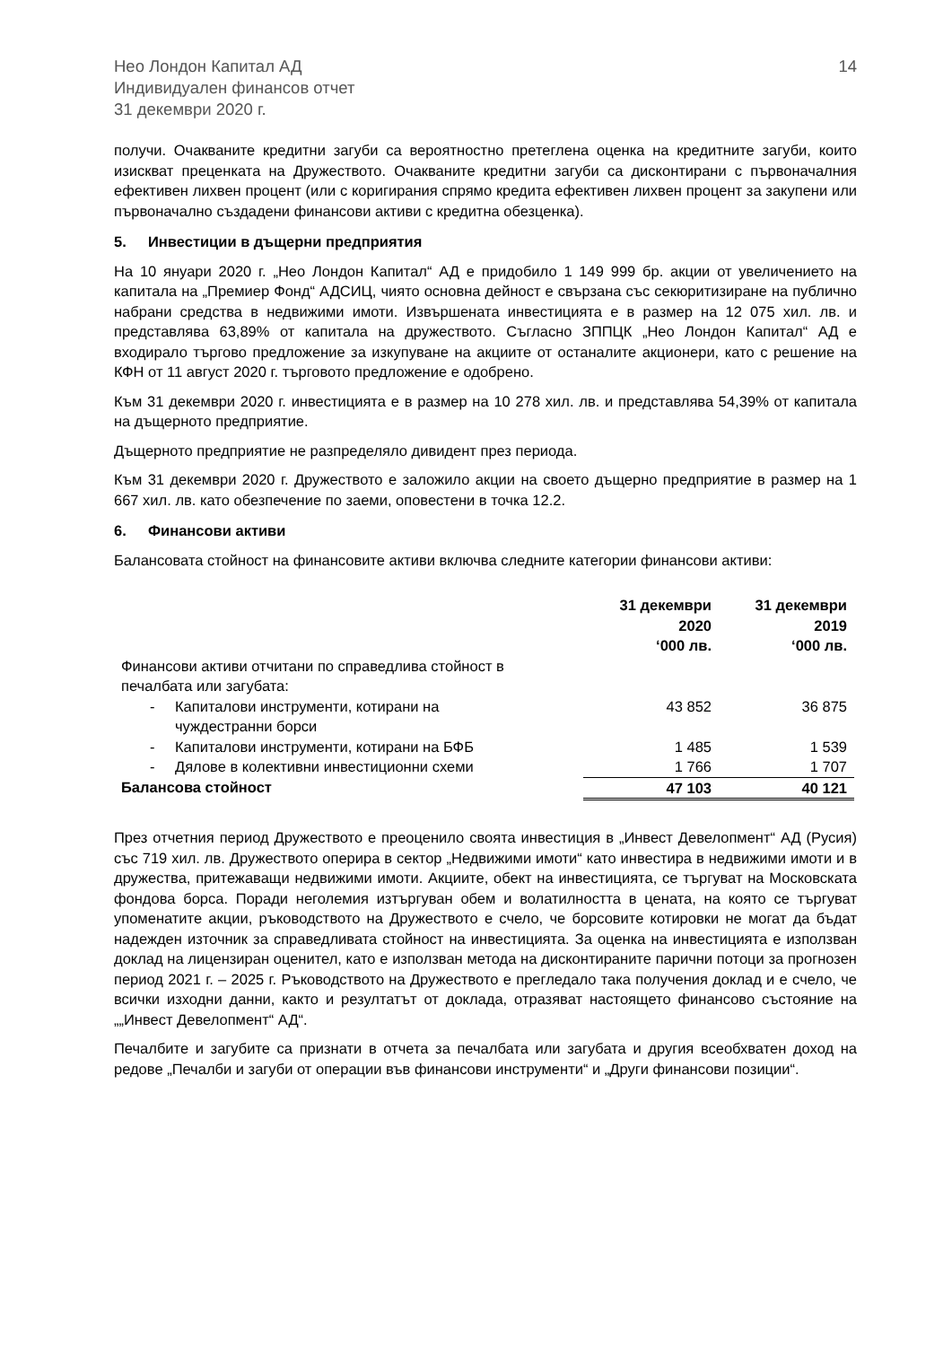Нео Лондон Капитал АД
Индивидуален финансов отчет
31 декември 2020 г.
14
получи. Очакваните кредитни загуби са вероятностно претеглена оценка на кредитните загуби, които изискват преценката на Дружеството. Очакваните кредитни загуби са дисконтирани с първоначалния ефективен лихвен процент (или с коригирания спрямо кредита ефективен лихвен процент за закупени или първоначално създадени финансови активи с кредитна обезценка).
5. Инвестиции в дъщерни предприятия
На 10 януари 2020 г. „Нео Лондон Капитал“ АД е придобило 1 149 999 бр. акции от увеличението на капитала на „Премиер Фонд“ АДСИЦ, чиято основна дейност е свързана със секюритизиране на публично набрани средства в недвижими имоти. Извършената инвестицията е в размер на 12 075 хил. лв. и представлява 63,89% от капитала на дружеството. Съгласно ЗППЦК „Нео Лондон Капитал“ АД е входирало търгово предложение за изкупуване на акциите от останалите акционери, като с решение на КФН от 11 август 2020 г. търговото предложение е одобрено.
Към 31 декември 2020 г. инвестицията е в размер на 10 278 хил. лв. и представлява 54,39% от капитала на дъщерното предприятие.
Дъщерното предприятие не разпределяло дивидент през периода.
Към 31 декември 2020 г. Дружеството е заложило акции на своето дъщерно предприятие в размер на 1 667 хил. лв. като обезпечение по заеми, оповестени в точка 12.2.
6. Финансови активи
Балансовата стойност на финансовите активи включва следните категории финансови активи:
| | 31 декември 2020 ‘000 лв. | 31 декември 2019 ‘000 лв. |
| --- | --- | --- |
| Финансови активи отчитани по справедлива стойност в печалбата или загубата: | | |
| - Капиталови инструменти, котирани на чуждестранни борси | 43 852 | 36 875 |
| - Капиталови инструменти, котирани на БФБ | 1 485 | 1 539 |
| - Дялове в колективни инвестиционни схеми | 1 766 | 1 707 |
| Балансова стойност | 47 103 | 40 121 |
През отчетния период Дружеството е преоценило своята инвестиция в „Инвест Девелопмент“ АД (Русия) със 719 хил. лв. Дружеството оперира в сектор „Недвижими имоти“ като инвестира в недвижими имоти и в дружества, притежаващи недвижими имоти. Акциите, обект на инвестицията, се търгуват на Московската фондова борса. Поради неголемия изтъргуван обем и волатилността в цената, на която се търгуват упоменатите акции, ръководството на Дружеството е счело, че борсовите котировки не могат да бъдат надежден източник за справедливата стойност на инвестицията. За оценка на инвестицията е използван доклад на лицензиран оценител, като е използван метода на дисконтираните парични потоци за прогнозен период 2021 г. – 2025 г. Ръководството на Дружеството е прегледало така получения доклад и е счело, че всички изходни данни, както и резултатът от доклада, отразяват настоящето финансово състояние на „„Инвест Девелопмент“ АД“.
Печалбите и загубите са признати в отчета за печалбата или загубата и другия всеобхватен доход на редове „Печалби и загуби от операции във финансови инструменти“ и „Други финансови позиции“.